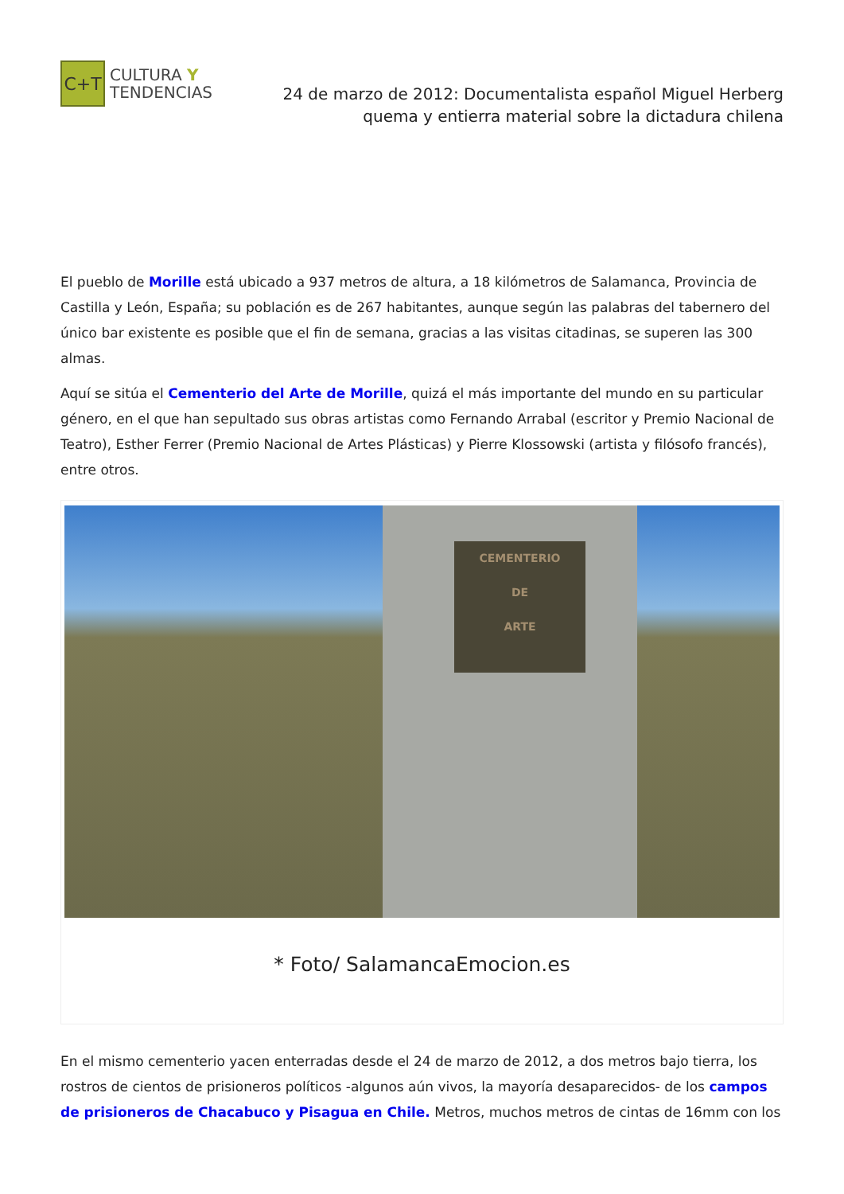C+T
CULTURA Y
TENDENCIAS
24 de marzo de 2012: Documentalista español Miguel Herberg quema y entierra material sobre la dictadura chilena
El pueblo de Morille está ubicado a 937 metros de altura, a 18 kilómetros de Salamanca, Provincia de Castilla y León, España; su población es de 267 habitantes, aunque según las palabras del tabernero del único bar existente es posible que el fin de semana, gracias a las visitas citadinas, se superen las 300 almas.
Aquí se sitúa el Cementerio del Arte de Morille, quizá el más importante del mundo en su particular género, en el que han sepultado sus obras artistas como Fernando Arrabal (escritor y Premio Nacional de Teatro), Esther Ferrer (Premio Nacional de Artes Plásticas) y Pierre Klossowski (artista y filósofo francés), entre otros.
CEMENTERIO
DE
ARTE
* Foto/ SalamancaEmocion.es
En el mismo cementerio yacen enterradas desde el 24 de marzo de 2012, a dos metros bajo tierra, los rostros de cientos de prisioneros políticos -algunos aún vivos, la mayoría desaparecidos- de los campos de prisioneros de Chacabuco y Pisagua en Chile. Metros, muchos metros de cintas de 16mm con los